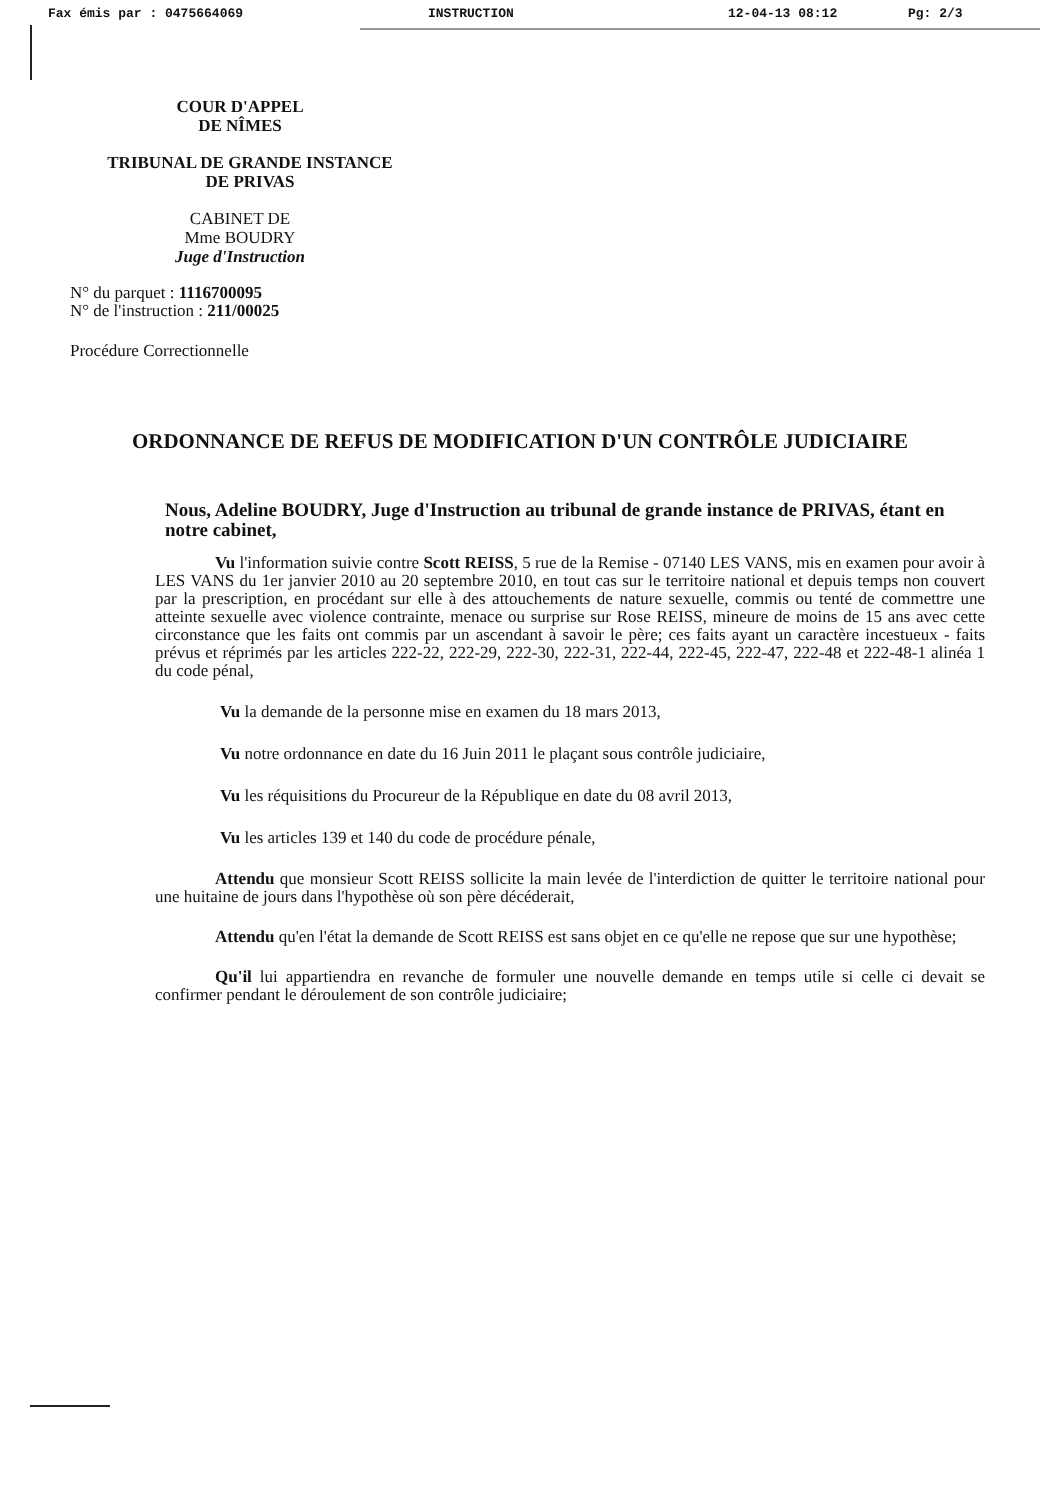Fax émis par : 0475664069 INSTRUCTION 12-04-13 08:12 Pg: 2/3
COUR D'APPEL
DE NÎMES
TRIBUNAL DE GRANDE INSTANCE
DE PRIVAS
CABINET DE
Mme BOUDRY
Juge d'Instruction
N° du parquet : 1116700095
N° de l'instruction : 211/00025
Procédure Correctionnelle
ORDONNANCE DE REFUS DE MODIFICATION D'UN CONTRÔLE JUDICIAIRE
Nous, Adeline BOUDRY, Juge d'Instruction au tribunal de grande instance de PRIVAS, étant en notre cabinet,
Vu l'information suivie contre Scott REISS, 5 rue de la Remise - 07140 LES VANS, mis en examen pour avoir à LES VANS du 1er janvier 2010 au 20 septembre 2010, en tout cas sur le territoire national et depuis temps non couvert par la prescription, en procédant sur elle à des attouchements de nature sexuelle, commis ou tenté de commettre une atteinte sexuelle avec violence contrainte, menace ou surprise sur Rose REISS, mineure de moins de 15 ans avec cette circonstance que les faits ont commis par un ascendant à savoir le père; ces faits ayant un caractère incestueux - faits prévus et réprimés par les articles 222-22, 222-29, 222-30, 222-31, 222-44, 222-45, 222-47, 222-48 et 222-48-1 alinéa 1 du code pénal,
Vu la demande de la personne mise en examen du 18 mars 2013,
Vu notre ordonnance en date du 16 Juin 2011 le plaçant sous contrôle judiciaire,
Vu les réquisitions du Procureur de la République en date du 08 avril 2013,
Vu les articles 139 et 140 du code de procédure pénale,
Attendu que monsieur Scott REISS sollicite la main levée de l'interdiction de quitter le territoire national pour une huitaine de jours dans l'hypothèse où son père décéderait,
Attendu qu'en l'état la demande de Scott REISS est sans objet en ce qu'elle ne repose que sur une hypothèse;
Qu'il lui appartiendra en revanche de formuler une nouvelle demande en temps utile si celle ci devait se confirmer pendant le déroulement de son contrôle judiciaire;